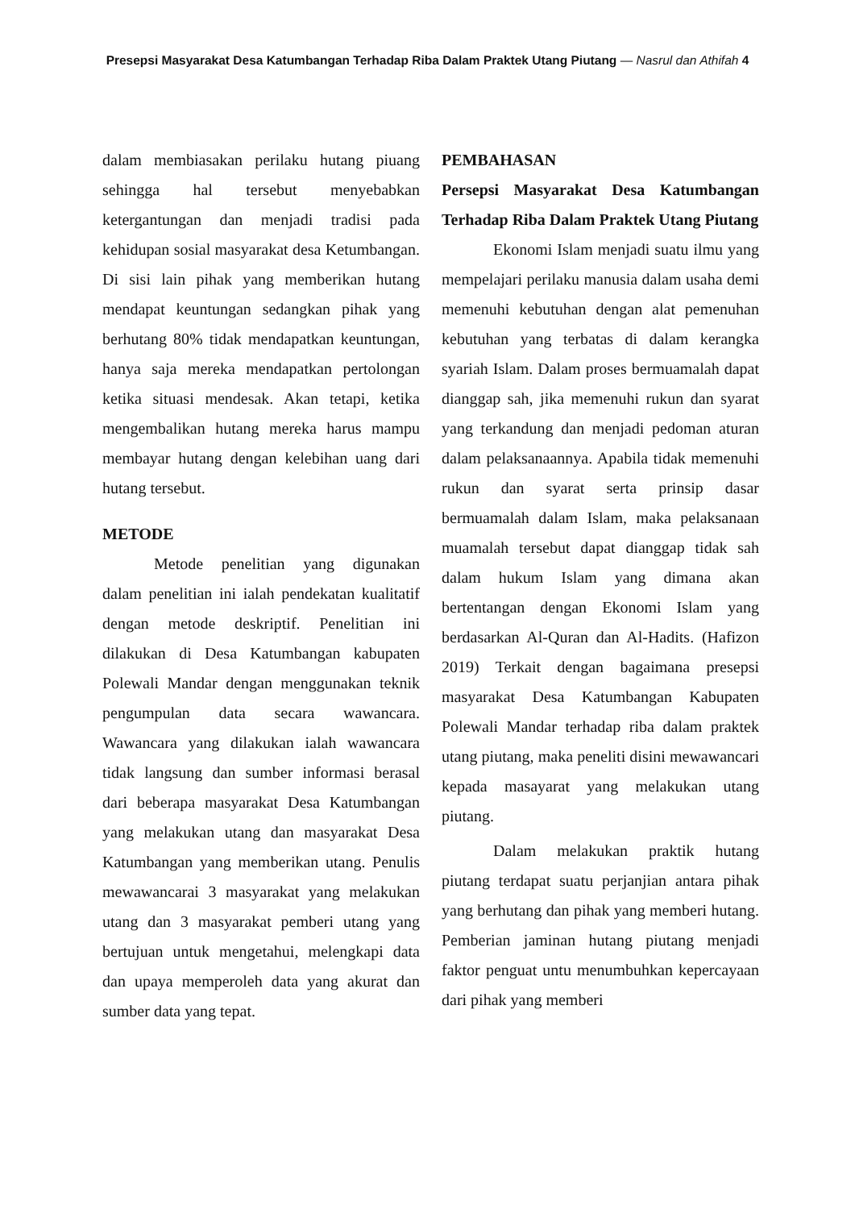Presepsi Masyarakat Desa Katumbangan Terhadap Riba Dalam Praktek Utang Piutang — Nasrul dan Athifah 4
dalam membiasakan perilaku hutang piuang sehingga hal tersebut menyebabkan ketergantungan dan menjadi tradisi pada kehidupan sosial masyarakat desa Ketumbangan. Di sisi lain pihak yang memberikan hutang mendapat keuntungan sedangkan pihak yang berhutang 80% tidak mendapatkan keuntungan, hanya saja mereka mendapatkan pertolongan ketika situasi mendesak. Akan tetapi, ketika mengembalikan hutang mereka harus mampu membayar hutang dengan kelebihan uang dari hutang tersebut.
METODE
Metode penelitian yang digunakan dalam penelitian ini ialah pendekatan kualitatif dengan metode deskriptif. Penelitian ini dilakukan di Desa Katumbangan kabupaten Polewali Mandar dengan menggunakan teknik pengumpulan data secara wawancara. Wawancara yang dilakukan ialah wawancara tidak langsung dan sumber informasi berasal dari beberapa masyarakat Desa Katumbangan yang melakukan utang dan masyarakat Desa Katumbangan yang memberikan utang. Penulis mewawancarai 3 masyarakat yang melakukan utang dan 3 masyarakat pemberi utang yang bertujuan untuk mengetahui, melengkapi data dan upaya memperoleh data yang akurat dan sumber data yang tepat.
PEMBAHASAN
Persepsi Masyarakat Desa Katumbangan Terhadap Riba Dalam Praktek Utang Piutang
Ekonomi Islam menjadi suatu ilmu yang mempelajari perilaku manusia dalam usaha demi memenuhi kebutuhan dengan alat pemenuhan kebutuhan yang terbatas di dalam kerangka syariah Islam. Dalam proses bermuamalah dapat dianggap sah, jika memenuhi rukun dan syarat yang terkandung dan menjadi pedoman aturan dalam pelaksanaannya. Apabila tidak memenuhi rukun dan syarat serta prinsip dasar bermuamalah dalam Islam, maka pelaksanaan muamalah tersebut dapat dianggap tidak sah dalam hukum Islam yang dimana akan bertentangan dengan Ekonomi Islam yang berdasarkan Al-Quran dan Al-Hadits. (Hafizon 2019) Terkait dengan bagaimana presepsi masyarakat Desa Katumbangan Kabupaten Polewali Mandar terhadap riba dalam praktek utang piutang, maka peneliti disini mewawancari kepada masayarat yang melakukan utang piutang.
Dalam melakukan praktik hutang piutang terdapat suatu perjanjian antara pihak yang berhutang dan pihak yang memberi hutang. Pemberian jaminan hutang piutang menjadi faktor penguat untu menumbuhkan kepercayaan dari pihak yang memberi